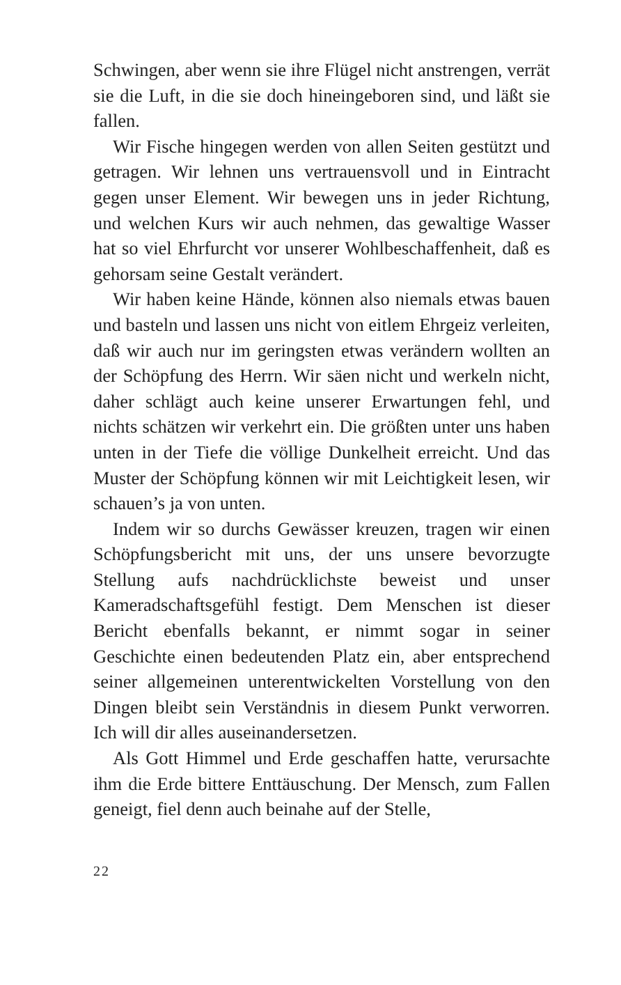Schwingen, aber wenn sie ihre Flügel nicht anstrengen, verrät sie die Luft, in die sie doch hineingeboren sind, und läßt sie fallen.
Wir Fische hingegen werden von allen Seiten gestützt und getragen. Wir lehnen uns vertrauensvoll und in Eintracht gegen unser Element. Wir bewegen uns in jeder Richtung, und welchen Kurs wir auch nehmen, das gewaltige Wasser hat so viel Ehrfurcht vor unserer Wohlbeschaffenheit, daß es gehorsam seine Gestalt verändert.
Wir haben keine Hände, können also niemals etwas bauen und basteln und lassen uns nicht von eitlem Ehrgeiz verleiten, daß wir auch nur im geringsten etwas verändern wollten an der Schöpfung des Herrn. Wir säen nicht und werkeln nicht, daher schlägt auch keine unserer Erwartungen fehl, und nichts schätzen wir verkehrt ein. Die größten unter uns haben unten in der Tiefe die völlige Dunkelheit erreicht. Und das Muster der Schöpfung können wir mit Leichtigkeit lesen, wir schauen’s ja von unten.
Indem wir so durchs Gewässer kreuzen, tragen wir einen Schöpfungsbericht mit uns, der uns unsere bevorzugte Stellung aufs nachdrücklichste beweist und unser Kameradschaftsgefühl festigt. Dem Menschen ist dieser Bericht ebenfalls bekannt, er nimmt sogar in seiner Geschichte einen bedeutenden Platz ein, aber entsprechend seiner allgemeinen unterentwickelten Vorstellung von den Dingen bleibt sein Verständnis in diesem Punkt verworren. Ich will dir alles auseinandersetzen.
Als Gott Himmel und Erde geschaffen hatte, verursachte ihm die Erde bittere Enttäuschung. Der Mensch, zum Fallen geneigt, fiel denn auch beinahe auf der Stelle,
22